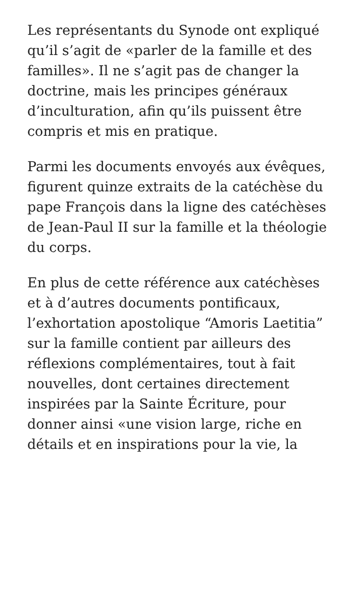Les représentants du Synode ont expliqué qu’il s’agit de «parler de la famille et des familles». Il ne s’agit pas de changer la doctrine, mais les principes généraux d’inculturation, afin qu’ils puissent être compris et mis en pratique.
Parmi les documents envoyés aux évêques, figurent quinze extraits de la catéchèse du pape François dans la ligne des catéchèses de Jean-Paul II sur la famille et la théologie du corps.
En plus de cette référence aux catéchèses et à d’autres documents pontificaux, l’exhortation apostolique “Amoris Laetitia” sur la famille contient par ailleurs des réflexions complémentaires, tout à fait nouvelles, dont certaines directement inspirées par la Sainte Écriture, pour donner ainsi «une vision large, riche en détails et en inspirations pour la vie, la